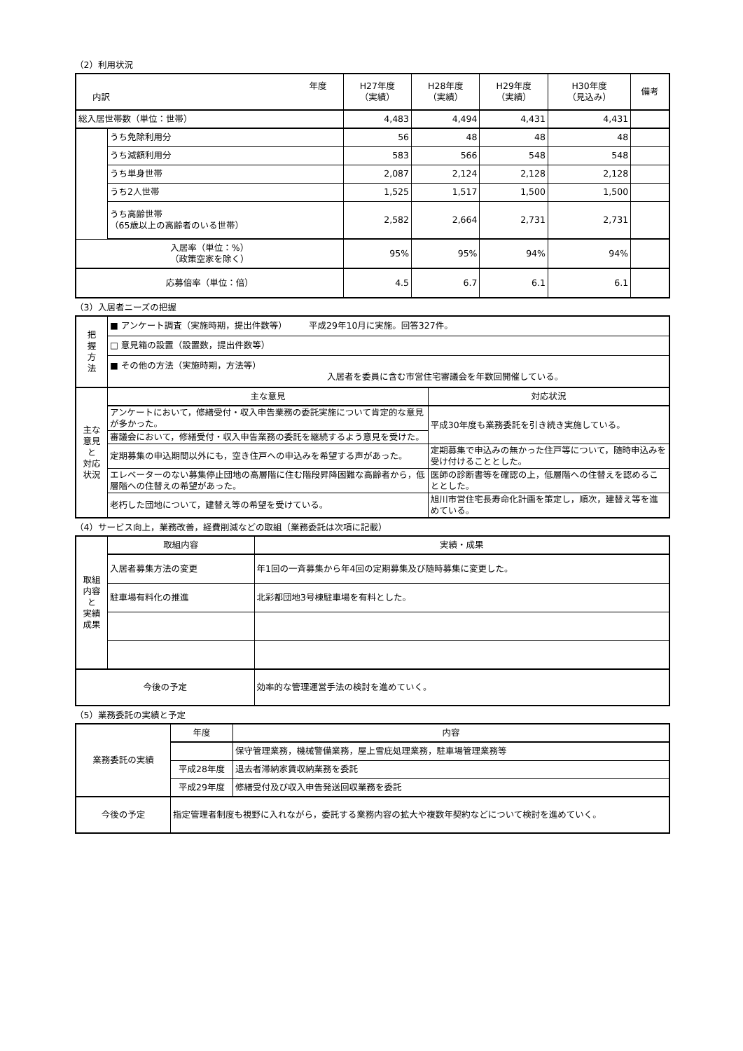（2）利用状況
| 年度 内訳 | | H27年度 （実績） | H28年度 （実績） | H29年度 （実績） | H30年度 （見込み） | 備考 |
| --- | --- | --- | --- | --- | --- | --- |
| 総入居世帯数（単位：世帯） | | 4,483 | 4,494 | 4,431 | 4,431 | |
| | うち免除利用分 | 56 | 48 | 48 | 48 | |
| | うち減額利用分 | 583 | 566 | 548 | 548 | |
| | うち単身世帯 | 2,087 | 2,124 | 2,128 | 2,128 | |
| | うち2人世帯 | 1,525 | 1,517 | 1,500 | 1,500 | |
| | うち高齢世帯 （65歳以上の高齢者のいる世帯） | 2,582 | 2,664 | 2,731 | 2,731 | |
| 入居率（単位：%） （政策空家を除く） | | 95% | 95% | 94% | 94% | |
| 応募倍率（単位：倍） | | 4.5 | 6.7 | 6.1 | 6.1 | |
（3）入居者ニーズの把握
| 把 握 方 法 | ■ アンケート調査（実施時期，提出件数等） 平成29年10月に実施。回答327件。 | |
| | □ 意見箱の設置（設置数，提出件数等） | |
| | ■ その他の方法（実施時期，方法等） 入居者を委員に含む市営住宅審議会を年数回開催している。 | |
| 主な 意見 と 対応 状況 | 主な意見 | 対応状況 |
| | アンケートにおいて，修繕受付・収入申告業務の委託実施について肯定的な意見が多かった。 | 平成30年度も業務委託を引き続き実施している。 |
| | 審議会において，修繕受付・収入申告業務の委託を継続するよう意見を受けた。 | |
| | 定期募集の申込期間以外にも，空き住戸への申込みを希望する声があった。 | 定期募集で申込みの無かった住戸等について，随時申込みを受け付けることとした。 |
| | エレベーターのない募集停止団地の高層階に住む階段昇降困難な高齢者から，低層階への住替えの希望があった。 | 医師の診断書等を確認の上，低層階への住替えを認めることとした。 |
| | 老朽した団地について，建替え等の希望を受けている。 | 旭川市営住宅長寿命化計画を策定し，順次，建替え等を進めている。 |
（4）サービス向上，業務改善，経費削減などの取組（業務委託は次項に記載）
| 取組 内容 と 実績 成果 | 取組内容 | | 実績・成果 |
| | 入居者募集方法の変更 | | 年1回の一斉募集から年4回の定期募集及び随時募集に変更した。 |
| | 駐車場有料化の推進 | | 北彩都団地3号棟駐車場を有料とした。 |
| 今後の予定 | | 効率的な管理運営手法の検討を進めていく。 | |
（5）業務委託の実績と予定
| 業務委託の実績 | 年度 | 内容 |
| | | 保守管理業務，機械警備業務，屋上雪庇処理業務，駐車場管理業務等 |
| | 平成28年度 | 退去者滞納家賃収納業務を委託 |
| | 平成29年度 | 修繕受付及び収入申告発送回収業務を委託 |
| 今後の予定 | 指定管理者制度も視野に入れながら，委託する業務内容の拡大や複数年契約などについて検討を進めていく。 | |